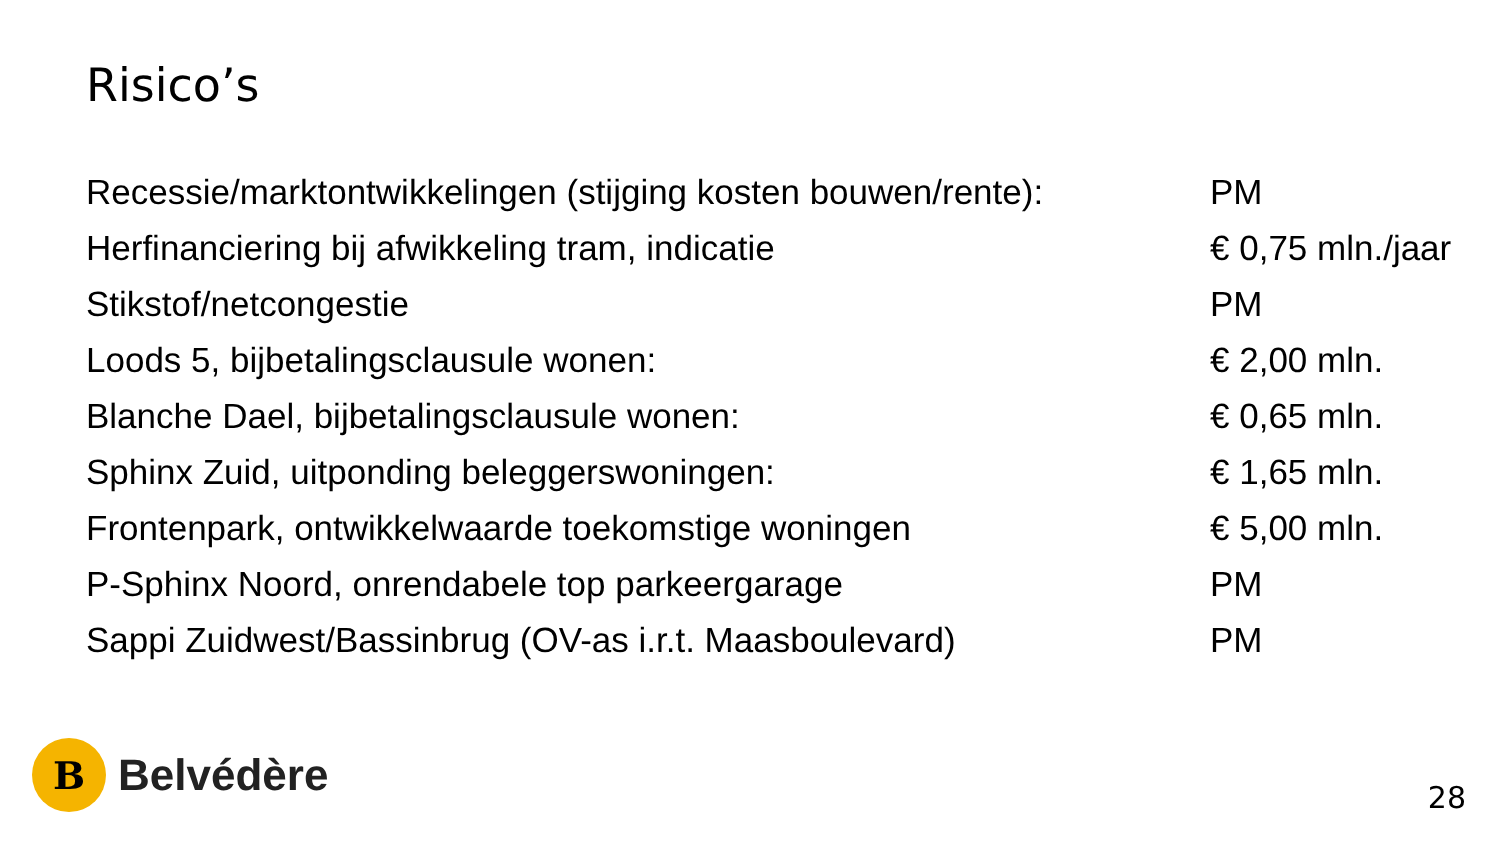Risico’s
| Recessie/marktontwikkelingen (stijging kosten bouwen/rente): | PM |
| Herfinanciering bij afwikkeling tram, indicatie | € 0,75 mln./jaar |
| Stikstof/netcongestie | PM |
| Loods 5, bijbetalingsclausule wonen: | € 2,00 mln. |
| Blanche Dael, bijbetalingsclausule wonen: | € 0,65 mln. |
| Sphinx Zuid, uitponding beleggerswoningen: | € 1,65 mln. |
| Frontenpark, ontwikkelwaarde toekomstige woningen | € 5,00 mln. |
| P-Sphinx Noord, onrendabele top parkeergarage | PM |
| Sappi Zuidwest/Bassinbrug (OV-as i.r.t. Maasboulevard) | PM |
B
Belvédère
28